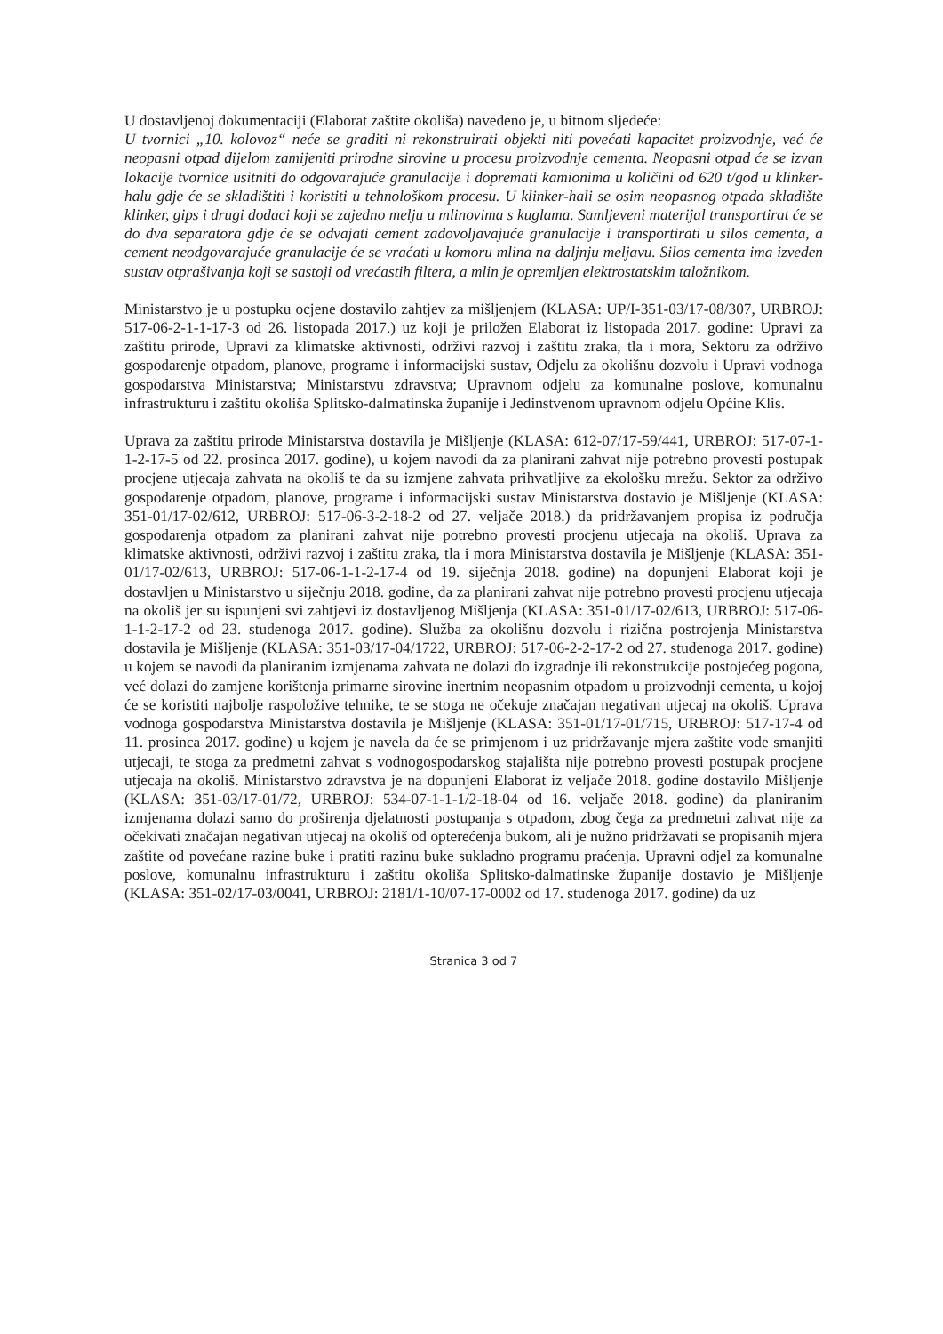U dostavljenoj dokumentaciji (Elaborat zaštite okoliša) navedeno je, u bitnom sljedeće:
U tvornici „10. kolovoz“ neće se graditi ni rekonstruirati objekti niti povećati kapacitet proizvodnje, već će neopasni otpad dijelom zamijeniti prirodne sirovine u procesu proizvodnje cementa. Neopasni otpad će se izvan lokacije tvornice usitniti do odgovarajuće granulacije i dopremati kamionima u količini od 620 t/god u klinker-halu gdje će se skladištiti i koristiti u tehnološkom procesu. U klinker-hali se osim neopasnog otpada skladište klinker, gips i drugi dodaci koji se zajedno melju u mlinovima s kuglama. Samljeveni materijal transportirat će se do dva separatora gdje će se odvajati cement zadovoljavajuće granulacije i transportirati u silos cementa, a cement neodgovarajuće granulacije će se vraćati u komoru mlina na daljnju meljavu. Silos cementa ima izveden sustav otprašivanja koji se sastoji od vrećastih filtera, a mlin je opremljen elektrostatskim taložnikom.
Ministarstvo je u postupku ocjene dostavilo zahtjev za mišljenjem (KLASA: UP/I-351-03/17-08/307, URBROJ: 517-06-2-1-1-17-3 od 26. listopada 2017.) uz koji je priložen Elaborat iz listopada 2017. godine: Upravi za zaštitu prirode, Upravi za klimatske aktivnosti, održivi razvoj i zaštitu zraka, tla i mora, Sektoru za održivo gospodarenje otpadom, planove, programe i informacijski sustav, Odjelu za okolišnu dozvolu i Upravi vodnoga gospodarstva Ministarstva; Ministarstvu zdravstva; Upravnom odjelu za komunalne poslove, komunalnu infrastrukturu i zaštitu okoliša Splitsko-dalmatinska županije i Jedinstvenom upravnom odjelu Općine Klis.
Uprava za zaštitu prirode Ministarstva dostavila je Mišljenje (KLASA: 612-07/17-59/441, URBROJ: 517-07-1-1-2-17-5 od 22. prosinca 2017. godine), u kojem navodi da za planirani zahvat nije potrebno provesti postupak procjene utjecaja zahvata na okoliš te da su izmjene zahvata prihvatljive za ekološku mrežu. Sektor za održivo gospodarenje otpadom, planove, programe i informacijski sustav Ministarstva dostavio je Mišljenje (KLASA: 351-01/17-02/612, URBROJ: 517-06-3-2-18-2 od 27. veljače 2018.) da pridržavanjem propisa iz područja gospodarenja otpadom za planirani zahvat nije potrebno provesti procjenu utjecaja na okoliš. Uprava za klimatske aktivnosti, održivi razvoj i zaštitu zraka, tla i mora Ministarstva dostavila je Mišljenje (KLASA: 351-01/17-02/613, URBROJ: 517-06-1-1-2-17-4 od 19. siječnja 2018. godine) na dopunjeni Elaborat koji je dostavljen u Ministarstvo u siječnju 2018. godine, da za planirani zahvat nije potrebno provesti procjenu utjecaja na okoliš jer su ispunjeni svi zahtjevi iz dostavljenog Mišljenja (KLASA: 351-01/17-02/613, URBROJ: 517-06-1-1-2-17-2 od 23. studenoga 2017. godine). Služba za okolišnu dozvolu i rizična postrojenja Ministarstva dostavila je Mišljenje (KLASA: 351-03/17-04/1722, URBROJ: 517-06-2-2-17-2 od 27. studenoga 2017. godine) u kojem se navodi da planiranim izmjenama zahvata ne dolazi do izgradnje ili rekonstrukcije postojećeg pogona, već dolazi do zamjene korištenja primarne sirovine inertnim neopasnim otpadom u proizvodnji cementa, u kojoj će se koristiti najbolje raspoložive tehnike, te se stoga ne očekuje značajan negativan utjecaj na okoliš. Uprava vodnoga gospodarstva Ministarstva dostavila je Mišljenje (KLASA: 351-01/17-01/715, URBROJ: 517-17-4 od 11. prosinca 2017. godine) u kojem je navela da će se primjenom i uz pridržavanje mjera zaštite vode smanjiti utjecaji, te stoga za predmetni zahvat s vodnogospodarskog stajališta nije potrebno provesti postupak procjene utjecaja na okoliš. Ministarstvo zdravstva je na dopunjeni Elaborat iz veljače 2018. godine dostavilo Mišljenje (KLASA: 351-03/17-01/72, URBROJ: 534-07-1-1-1/2-18-04 od 16. veljače 2018. godine) da planiranim izmjenama dolazi samo do proširenja djelatnosti postupanja s otpadom, zbog čega za predmetni zahvat nije za očekivati značajan negativan utjecaj na okoliš od opterećenja bukom, ali je nužno pridržavati se propisanih mjera zaštite od povećane razine buke i pratiti razinu buke sukladno programu praćenja. Upravni odjel za komunalne poslove, komunalnu infrastrukturu i zaštitu okoliša Splitsko-dalmatinske županije dostavio je Mišljenje (KLASA: 351-02/17-03/0041, URBROJ: 2181/1-10/07-17-0002 od 17. studenoga 2017. godine) da uz
Stranica 3 od 7